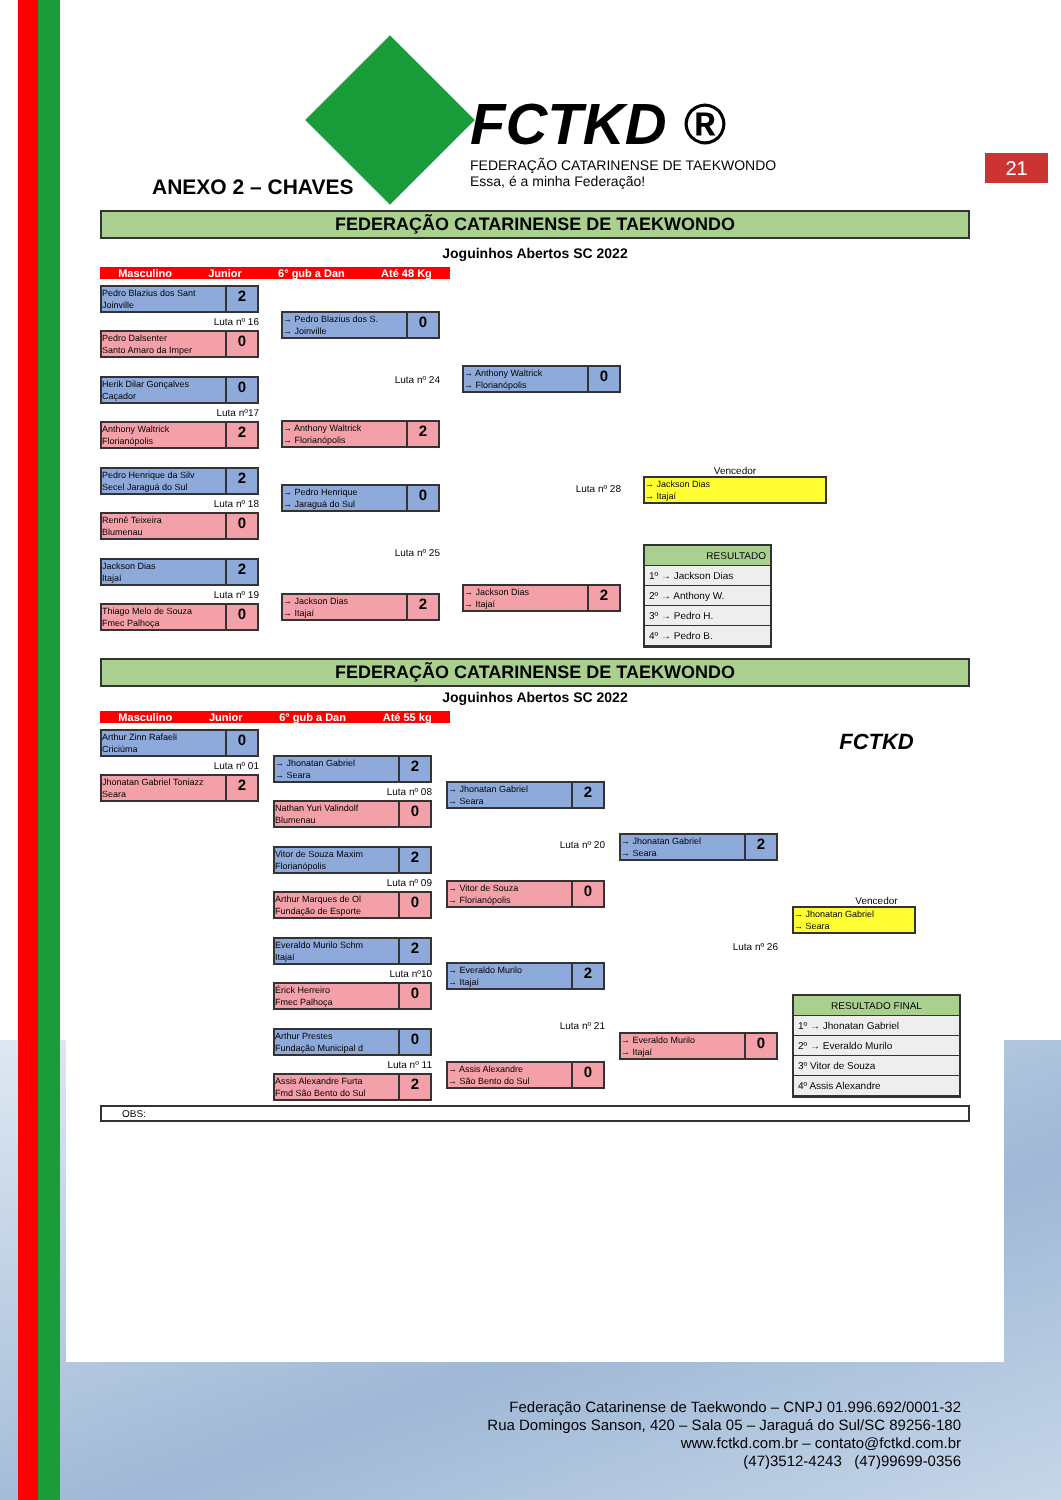21
FCTKD ®
FEDERAÇÃO CATARINENSE DE TAEKWONDO
Essa, é a minha Federação!
ANEXO 2 – CHAVES
FEDERAÇÃO CATARINENSE DE TAEKWONDO
Joguinhos Abertos SC 2022
Masculino Junior 6° gub a Dan Até 48 Kg
Pedro Blazius dos Sant
Joinville 2
Luta nº 16
Pedro Dalsenter
Santo Amaro da Imper 0
Herik Dilar Gonçalves
Caçador 0
Luta nº17
Anthony Waltrick
Florianópolis 2
Pedro Henrique da Silv
Secel Jaraguá do Sul 2
Luta nº 18
Rennê Teixeira
Blumenau 0
Jackson Dias
Itajaí 2
Luta nº 19
Thiago Melo de Souza
Fmec Palhoça 0
→ Pedro Blazius dos S.
→ Joinville 0
Luta nº 24
→ Anthony Waltrick
→ Florianópolis 2
→ Pedro Henrique
→ Jaraguá do Sul 0
Luta nº 25
→ Jackson Dias
→ Itajaí 2
→ Anthony Waltrick
→ Florianópolis 0
Luta nº 28
→ Jackson Dias
→ Itajaí 2
Vencedor
→ Jackson Dias
→ Itajaí
RESULTADO
1º → Jackson Dias
2º → Anthony W.
3º → Pedro H.
4º → Pedro B.
FEDERAÇÃO CATARINENSE DE TAEKWONDO
Joguinhos Abertos SC 2022
Masculino Junior 6° gub a Dan Até 55 kg
Arthur Zinn Rafaeli
Criciúma 0
Luta nº 01
Jhonatan Gabriel Toniazz
Seara 2
→ Jhonatan Gabriel
→ Seara 2
Luta nº 08
Nathan Yuri Valindolf
Blumenau 0
Vitor de Souza Maxim
Florianópolis 2
Luta nº 09
Arthur Marques de Ol
Fundação de Esporte 0
Everaldo Murilo Schm
Itajaí 2
Luta nº10
Érick Herreiro
Fmec Palhoça 0
Arthur Prestes
Fundação Municipal d 0
Luta nº 11
Assis Alexandre Furta
Fmd São Bento do Sul 2
→ Jhonatan Gabriel
→ Seara 2
Luta nº 20
→ Vitor de Souza
→ Florianópolis 0
→ Everaldo Murilo
→ Itajaí 2
Luta nº 21
→ Assis Alexandre
→ São Bento do Sul 0
→ Jhonatan Gabriel
→ Seara 2
Luta nº 26
→ Everaldo Murilo
→ Itajaí 0
FCTKD
Vencedor
→ Jhonatan Gabriel
→ Seara
RESULTADO FINAL
1º → Jhonatan Gabriel
2º → Everaldo Murilo
3º Vitor de Souza
4º Assis Alexandre
OBS:
Federação Catarinense de Taekwondo – CNPJ 01.996.692/0001-32
Rua Domingos Sanson, 420 – Sala 05 – Jaraguá do Sul/SC 89256-180
www.fctkd.com.br – contato@fctkd.com.br
(47)3512-4243 (47)99699-0356